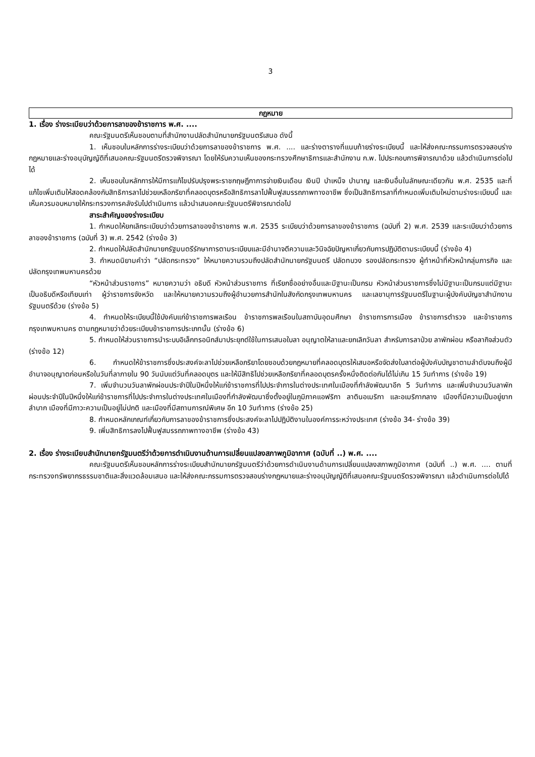3
กฎหมาย
1. เรื่อง ร่างระเบียบว่าด้วยการลาของข้าราชการ พ.ศ. ....
คณะรัฐมนตรีเห็นชอบตามที่สำนักงานปลัดสำนักนายกรัฐมนตรีเสนอ ดังนี้
1. เห็นชอบในหลักการร่างระเบียบว่าด้วยการลาของข้าราชการ พ.ศ. .... และร่างตารางที่แนบท้ายร่างระเบียบนี้ และให้ส่งคณะกรรมการตรวจสอบร่างกฎหมายและร่างอนุบัญญัติที่เสนอคณะรัฐมนตรีตรวจพิจารณา โดยให้รับความเห็นของกระทรวงศึกษาธิการและสำนักงาน ก.พ. ไปประกอบการพิจารณาด้วย แล้วดำเนินการต่อไปได้
2. เห็นชอบในหลักการให้มีการแก้ไขปรับปรุงพระราชกฤษฎีกาการจ่ายเงินเดือน เงินปี บำเหน็จ บำนาญ และเงินอื่นในลักษณะเดียวกัน พ.ศ. 2535 และที่แก้ไขเพิ่มเติมให้สอดคล้องกับสิทธิการลาไปช่วยเหลือภริยาที่คลอดบุตรหรือสิทธิการลาไปฟื้นฟูสมรรถภาพทางอาชีพ ซึ่งเป็นสิทธิการลาที่กำหนดเพิ่มเติมใหม่ตามร่างระเบียบนี้ และเห็นควรมอบหมายให้กระทรวงการคลังรับไปดำเนินการ แล้วนำเสนอคณะรัฐมนตรีพิจารณาต่อไป
สาระสำคัญของร่างระเบียบ
1. กำหนดให้ยกเลิกระเบียบว่าด้วยการลาของข้าราชการ พ.ศ. 2535 ระเบียบว่าด้วยการลาของข้าราชการ (ฉบับที่ 2) พ.ศ. 2539 และระเบียบว่าด้วยการลาของข้าราชการ (ฉบับที่ 3) พ.ศ. 2542 (ร่างข้อ 3)
2. กำหนดให้ปลัดสำนักนายกรัฐมนตรีรักษาการตามระเบียบและมีอำนาจตีความและวินิจฉัยปัญหาเกี่ยวกับการปฏิบัติตามระเบียบนี้ (ร่างข้อ 4)
3. กำหนดนิยามคำว่า “ปลัดกระทรวง” ให้หมายความรวมถึงปลัดสำนักนายกรัฐมนตรี ปลัดทบวง รองปลัดกระทรวง ผู้ทำหน้าที่หัวหน้ากลุ่มภารกิจ และปลัดกรุงเทพมหานครด้วย
“หัวหน้าส่วนราชการ” หมายความว่า อธิบดี หัวหน้าส่วนราชการ ที่เรียกชื่ออย่างอื่นและมีฐานะเป็นกรม หัวหน้าส่วนราชการซึ่งไม่มีฐานะเป็นกรมแต่มีฐานะเป็นอธิบดีหรือเทียบเท่า ผู้ว่าราชการจังหวัด และให้หมายความรวมถึงผู้อำนวยการสำนักในสังกัดกรุงเทพมหานคร และเลขานุการรัฐมนตรีในฐานะผู้บังคับบัญชาสำนักงานรัฐมนตรีด้วย (ร่างข้อ 5)
4. กำหนดให้ระเบียบนี้ใช้บังคับแก่ข้าราชการพลเรือน ข้าราชการพลเรือนในสถาบันอุดมศึกษา ข้าราชการการเมือง ข้าราชการตำรวจ และข้าราชการกรุงเทพมหานคร ตามกฎหมายว่าด้วยระเบียบข้าราชการประเภทนั้น (ร่างข้อ 6)
5. กำหนดให้ส่วนราชการนำระบบอิเล็กทรอนิกส์มาประยุกต์ใช้ในการเสนอใบลา อนุญาตให้ลาและยกเลิกวันลา สำหรับการลาป่วย ลาพักผ่อน หรือลากิจส่วนตัว (ร่างข้อ 12)
6. กำหนดให้ข้าราชการซึ่งประสงค์จะลาไปช่วยเหลือภริยาโดยชอบด้วยกฎหมายที่คลอดบุตรให้เสนอหรือจัดส่งใบลาต่อผู้บังคับบัญชาตามลำดับจนถึงผู้มีอำนาจอนุญาตก่อนหรือในวันที่ลาภายใน 90 วันนับแต่วันที่คลอดบุตร และให้มีสิทธิไปช่วยเหลือภริยาที่คลอดบุตรครั้งหนึ่งติดต่อกันได้ไม่เกิน 15 วันทำการ (ร่างข้อ 19)
7. เพิ่มจำนวนวันลาพักผ่อนประจำปีในปีหนึ่งให้แก่ข้าราชการที่ไปประจำการในต่างประเทศในเมืองที่กำลังพัฒนาอีก 5 วันทำการ และเพิ่มจำนวนวันลาพักผ่อนประจำปีในปีหนึ่งให้แก่ข้าราชการที่ไปประจำการในต่างประเทศในเมืองที่กำลังพัฒนาซึ่งตั้งอยู่ในภูมิภาคแอฟริกา ลาตินอเมริกา และอเมริกากลาง เมืองที่มีความเป็นอยู่ยากลำบาก เมืองที่มีภาวะความเป็นอยู่ไม่ปกติ และเมืองที่มีสถานการณ์พิเศษ อีก 10 วันทำการ (ร่างข้อ 25)
8. กำหนดหลักเกณฑ์เกี่ยวกับการลาของข้าราชการซึ่งประสงค์จะลาไปปฏิบัติงานในองค์การระหว่างประเทศ (ร่างข้อ 34- ร่างข้อ 39)
9. เพิ่มสิทธิการลงไปฟื้นฟูสมรรถภาพทางอาชีพ (ร่างข้อ 43)
2. เรื่อง ร่างระเบียบสำนักนายกรัฐมนตรีว่าด้วยการดำเนินงานด้านการเปลี่ยนแปลงสภาพภูมิอากาศ (ฉบับที่ ..) พ.ศ. ....
คณะรัฐมนตรีเห็นชอบหลักการร่างระเบียบสำนักนายกรัฐมนตรีว่าด้วยการดำเนินงานด้านการเปลี่ยนแปลงสภาพภูมิอากาศ (ฉบับที่ ..) พ.ศ. .... ตามที่กระทรวงทรัพยากรธรรมชาติและสิ่งแวดล้อมเสนอ และให้ส่งคณะกรรมการตรวจสอบร่างกฎหมายและร่างอนุบัญญัติที่เสนอคณะรัฐมนตรีตรวจพิจารณา แล้วดำเนินการต่อไปได้